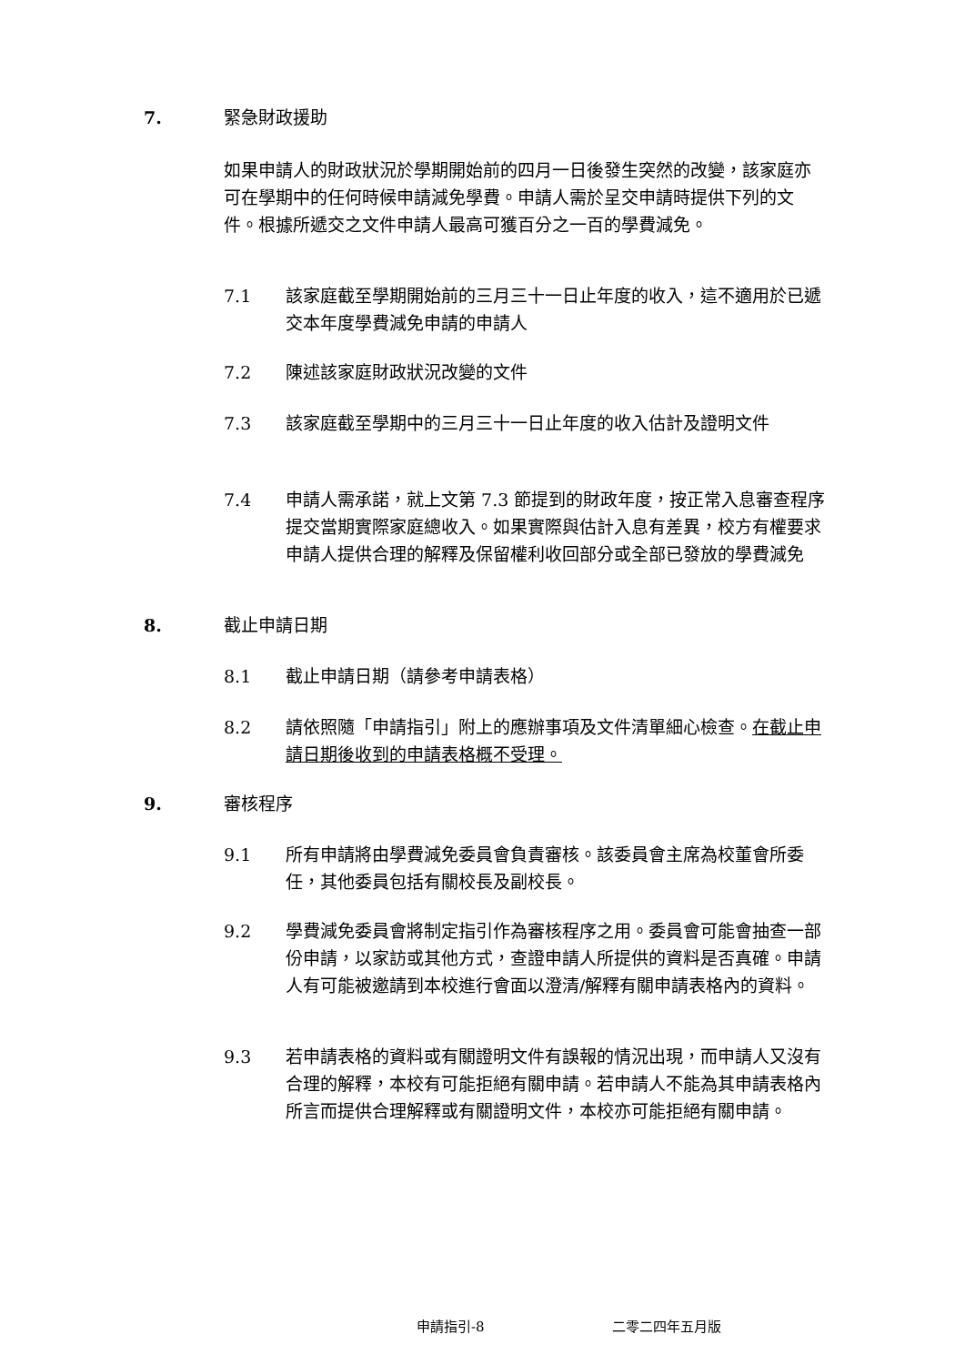7. 緊急財政援助
如果申請人的財政狀況於學期開始前的四月一日後發生突然的改變，該家庭亦可在學期中的任何時候申請減免學費。申請人需於呈交申請時提供下列的文件。根據所遞交之文件申請人最高可獲百分之一百的學費減免。
7.1 該家庭截至學期開始前的三月三十一日止年度的收入，這不適用於已遞交本年度學費減免申請的申請人
7.2 陳述該家庭財政狀況改變的文件
7.3 該家庭截至學期中的三月三十一日止年度的收入估計及證明文件
7.4 申請人需承諾，就上文第 7.3 節提到的財政年度，按正常入息審查程序提交當期實際家庭總收入。如果實際與估計入息有差異，校方有權要求申請人提供合理的解釋及保留權利收回部分或全部已發放的學費減免
8. 截止申請日期
8.1 截止申請日期（請參考申請表格）
8.2 請依照隨「申請指引」附上的應辦事項及文件清單細心檢查。在截止申請日期後收到的申請表格概不受理。
9. 審核程序
9.1 所有申請將由學費減免委員會負責審核。該委員會主席為校董會所委任，其他委員包括有關校長及副校長。
9.2 學費減免委員會將制定指引作為審核程序之用。委員會可能會抽查一部份申請，以家訪或其他方式，查證申請人所提供的資料是否真確。申請人有可能被邀請到本校進行會面以澄清/解釋有關申請表格內的資料。
9.3 若申請表格的資料或有關證明文件有誤報的情況出現，而申請人又沒有合理的解釋，本校有可能拒絕有關申請。若申請人不能為其申請表格內所言而提供合理解釋或有關證明文件，本校亦可能拒絕有關申請。
申請指引-8 二零二四年五月版